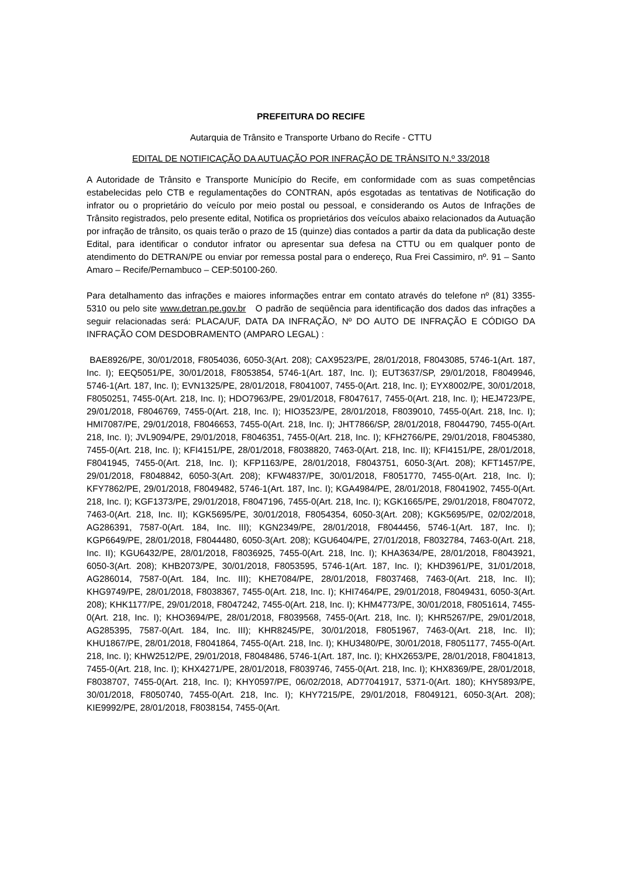PREFEITURA DO RECIFE
Autarquia de Trânsito e Transporte Urbano do Recife - CTTU
EDITAL DE NOTIFICAÇÃO DA AUTUAÇÃO POR INFRAÇÃO DE TRÂNSITO N.º 33/2018
A Autoridade de Trânsito e Transporte Município do Recife, em conformidade com as suas competências estabelecidas pelo CTB e regulamentações do CONTRAN, após esgotadas as tentativas de Notificação do infrator ou o proprietário do veículo por meio postal ou pessoal, e considerando os Autos de Infrações de Trânsito registrados, pelo presente edital, Notifica os proprietários dos veículos abaixo relacionados da Autuação por infração de trânsito, os quais terão o prazo de 15 (quinze) dias contados a partir da data da publicação deste Edital, para identificar o condutor infrator ou apresentar sua defesa na CTTU ou em qualquer ponto de atendimento do DETRAN/PE ou enviar por remessa postal para o endereço, Rua Frei Cassimiro, nº. 91 – Santo Amaro – Recife/Pernambuco – CEP:50100-260.
Para detalhamento das infrações e maiores informações entrar em contato através do telefone nº (81) 3355-5310 ou pelo site www.detran.pe.gov.br O padrão de seqüência para identificação dos dados das infrações a seguir relacionadas será: PLACA/UF, DATA DA INFRAÇÃO, Nº DO AUTO DE INFRAÇÃO E CÓDIGO DA INFRAÇÃO COM DESDOBRAMENTO (AMPARO LEGAL) :
BAE8926/PE, 30/01/2018, F8054036, 6050-3(Art. 208); CAX9523/PE, 28/01/2018, F8043085, 5746-1(Art. 187, Inc. I); EEQ5051/PE, 30/01/2018, F8053854, 5746-1(Art. 187, Inc. I); EUT3637/SP, 29/01/2018, F8049946, 5746-1(Art. 187, Inc. I); EVN1325/PE, 28/01/2018, F8041007, 7455-0(Art. 218, Inc. I); EYX8002/PE, 30/01/2018, F8050251, 7455-0(Art. 218, Inc. I); HDO7963/PE, 29/01/2018, F8047617, 7455-0(Art. 218, Inc. I); HEJ4723/PE, 29/01/2018, F8046769, 7455-0(Art. 218, Inc. I); HIO3523/PE, 28/01/2018, F8039010, 7455-0(Art. 218, Inc. I); HMI7087/PE, 29/01/2018, F8046653, 7455-0(Art. 218, Inc. I); JHT7866/SP, 28/01/2018, F8044790, 7455-0(Art. 218, Inc. I); JVL9094/PE, 29/01/2018, F8046351, 7455-0(Art. 218, Inc. I); KFH2766/PE, 29/01/2018, F8045380, 7455-0(Art. 218, Inc. I); KFI4151/PE, 28/01/2018, F8038820, 7463-0(Art. 218, Inc. II); KFI4151/PE, 28/01/2018, F8041945, 7455-0(Art. 218, Inc. I); KFP1163/PE, 28/01/2018, F8043751, 6050-3(Art. 208); KFT1457/PE, 29/01/2018, F8048842, 6050-3(Art. 208); KFW4837/PE, 30/01/2018, F8051770, 7455-0(Art. 218, Inc. I); KFY7862/PE, 29/01/2018, F8049482, 5746-1(Art. 187, Inc. I); KGA4984/PE, 28/01/2018, F8041902, 7455-0(Art. 218, Inc. I); KGF1373/PE, 29/01/2018, F8047196, 7455-0(Art. 218, Inc. I); KGK1665/PE, 29/01/2018, F8047072, 7463-0(Art. 218, Inc. II); KGK5695/PE, 30/01/2018, F8054354, 6050-3(Art. 208); KGK5695/PE, 02/02/2018, AG286391, 7587-0(Art. 184, Inc. III); KGN2349/PE, 28/01/2018, F8044456, 5746-1(Art. 187, Inc. I); KGP6649/PE, 28/01/2018, F8044480, 6050-3(Art. 208); KGU6404/PE, 27/01/2018, F8032784, 7463-0(Art. 218, Inc. II); KGU6432/PE, 28/01/2018, F8036925, 7455-0(Art. 218, Inc. I); KHA3634/PE, 28/01/2018, F8043921, 6050-3(Art. 208); KHB2073/PE, 30/01/2018, F8053595, 5746-1(Art. 187, Inc. I); KHD3961/PE, 31/01/2018, AG286014, 7587-0(Art. 184, Inc. III); KHE7084/PE, 28/01/2018, F8037468, 7463-0(Art. 218, Inc. II); KHG9749/PE, 28/01/2018, F8038367, 7455-0(Art. 218, Inc. I); KHI7464/PE, 29/01/2018, F8049431, 6050-3(Art. 208); KHK1177/PE, 29/01/2018, F8047242, 7455-0(Art. 218, Inc. I); KHM4773/PE, 30/01/2018, F8051614, 7455-0(Art. 218, Inc. I); KHO3694/PE, 28/01/2018, F8039568, 7455-0(Art. 218, Inc. I); KHR5267/PE, 29/01/2018, AG285395, 7587-0(Art. 184, Inc. III); KHR8245/PE, 30/01/2018, F8051967, 7463-0(Art. 218, Inc. II); KHU1867/PE, 28/01/2018, F8041864, 7455-0(Art. 218, Inc. I); KHU3480/PE, 30/01/2018, F8051177, 7455-0(Art. 218, Inc. I); KHW2512/PE, 29/01/2018, F8048486, 5746-1(Art. 187, Inc. I); KHX2653/PE, 28/01/2018, F8041813, 7455-0(Art. 218, Inc. I); KHX4271/PE, 28/01/2018, F8039746, 7455-0(Art. 218, Inc. I); KHX8369/PE, 28/01/2018, F8038707, 7455-0(Art. 218, Inc. I); KHY0597/PE, 06/02/2018, AD77041917, 5371-0(Art. 180); KHY5893/PE, 30/01/2018, F8050740, 7455-0(Art. 218, Inc. I); KHY7215/PE, 29/01/2018, F8049121, 6050-3(Art. 208); KIE9992/PE, 28/01/2018, F8038154, 7455-0(Art.